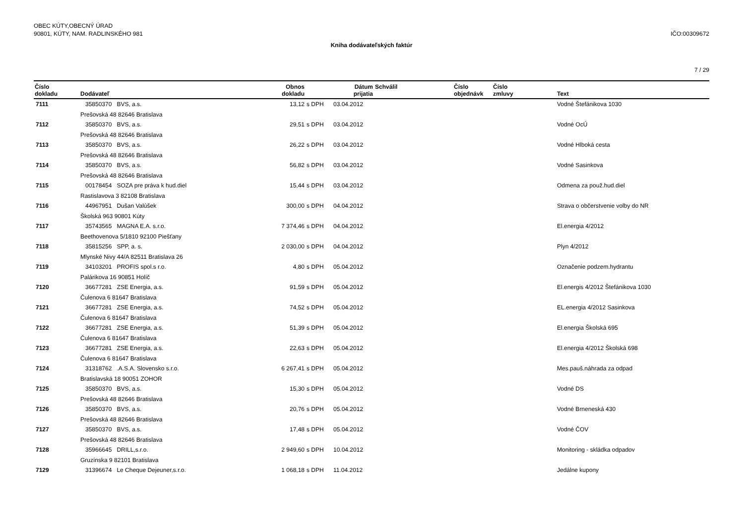OBEC KÚTY,OBECNÝ ÚRAD
90801, KÚTY, NAM. RADLINSKÉHO 981
IČO:00309672
Kniha dodávateľských faktúr
7 / 29
| Číslo dokladu | Dodávateľ | Obnos dokladu | | Dátum prijatia | Schválil | Číslo objednávk | Číslo zmluvy | Text |
| --- | --- | --- | --- | --- | --- | --- | --- | --- |
| 7111 | 35850370 BVS, a.s. | 13,12 | s DPH | 03.04.2012 | | | | Vodné Štefánikova 1030 |
| | Prešovská 48 82646 Bratislava | | | | | | | |
| 7112 | 35850370 BVS, a.s. | 29,51 | s DPH | 03.04.2012 | | | | Vodné OcÚ |
| | Prešovská 48 82646 Bratislava | | | | | | | |
| 7113 | 35850370 BVS, a.s. | 26,22 | s DPH | 03.04.2012 | | | | Vodné Hlboká cesta |
| | Prešovská 48 82646 Bratislava | | | | | | | |
| 7114 | 35850370 BVS, a.s. | 56,82 | s DPH | 03.04.2012 | | | | Vodné Sasinkova |
| | Prešovská 48 82646 Bratislava | | | | | | | |
| 7115 | 00178454 SOZA pre práva k hud.diel | 15,44 | s DPH | 03.04.2012 | | | | Odmena za použ.hud.diel |
| | Rastislavova 3 82108 Bratislava | | | | | | | |
| 7116 | 44967951 Dušan Valúšek | 300,00 | s DPH | 04.04.2012 | | | | Strava o občerstvenie volby do NR |
| | Školská 963 90801 Kúty | | | | | | | |
| 7117 | 35743565 MAGNA E.A. s.r.o. | 7 374,46 | s DPH | 04.04.2012 | | | | El.energia 4/2012 |
| | Beethovenova 5/1810 92100 Piešťany | | | | | | | |
| 7118 | 35815256 SPP, a. s. | 2 030,00 | s DPH | 04.04.2012 | | | | Plyn 4/2012 |
| | Mlynské Nivy 44/A 82511 Bratislava 26 | | | | | | | |
| 7119 | 34103201 PROFIS spol.s r.o. | 4,80 | s DPH | 05.04.2012 | | | | Označenie podzem.hydrantu |
| | Palárikova 16 90851 Holíč | | | | | | | |
| 7120 | 36677281 ZSE Energia, a.s. | 91,59 | s DPH | 05.04.2012 | | | | El.energis 4/2012 Štefánikova 1030 |
| | Čulenova 6 81647 Bratislava | | | | | | | |
| 7121 | 36677281 ZSE Energia, a.s. | 74,52 | s DPH | 05.04.2012 | | | | EL.energia 4/2012 Sasinkova |
| | Čulenova 6 81647 Bratislava | | | | | | | |
| 7122 | 36677281 ZSE Energia, a.s. | 51,39 | s DPH | 05.04.2012 | | | | El.energia Školská 695 |
| | Čulenova 6 81647 Bratislava | | | | | | | |
| 7123 | 36677281 ZSE Energia, a.s. | 22,63 | s DPH | 05.04.2012 | | | | El.energia 4/2012 Školská 698 |
| | Čulenova 6 81647 Bratislava | | | | | | | |
| 7124 | 31318762 .A.S.A. Slovensko s.r.o. | 6 267,41 | s DPH | 05.04.2012 | | | | Mes.pauš.náhrada za odpad |
| | Bratislavská 18 90051 ZOHOR | | | | | | | |
| 7125 | 35850370 BVS, a.s. | 15,30 | s DPH | 05.04.2012 | | | | Vodné DS |
| | Prešovská 48 82646 Bratislava | | | | | | | |
| 7126 | 35850370 BVS, a.s. | 20,76 | s DPH | 05.04.2012 | | | | Vodné Brneneská 430 |
| | Prešovská 48 82646 Bratislava | | | | | | | |
| 7127 | 35850370 BVS, a.s. | 17,48 | s DPH | 05.04.2012 | | | | Vodné ČOV |
| | Prešovská 48 82646 Bratislava | | | | | | | |
| 7128 | 35966645 DRILL,s.r.o. | 2 949,60 | s DPH | 10.04.2012 | | | | Monitoring - skládka odpadov |
| | Gruzínska 9 82101 Bratislava | | | | | | | |
| 7129 | 31396674 Le Cheque Dejeuner,s.r.o. | 1 068,18 | s DPH | 11.04.2012 | | | | Jedálne kupony |